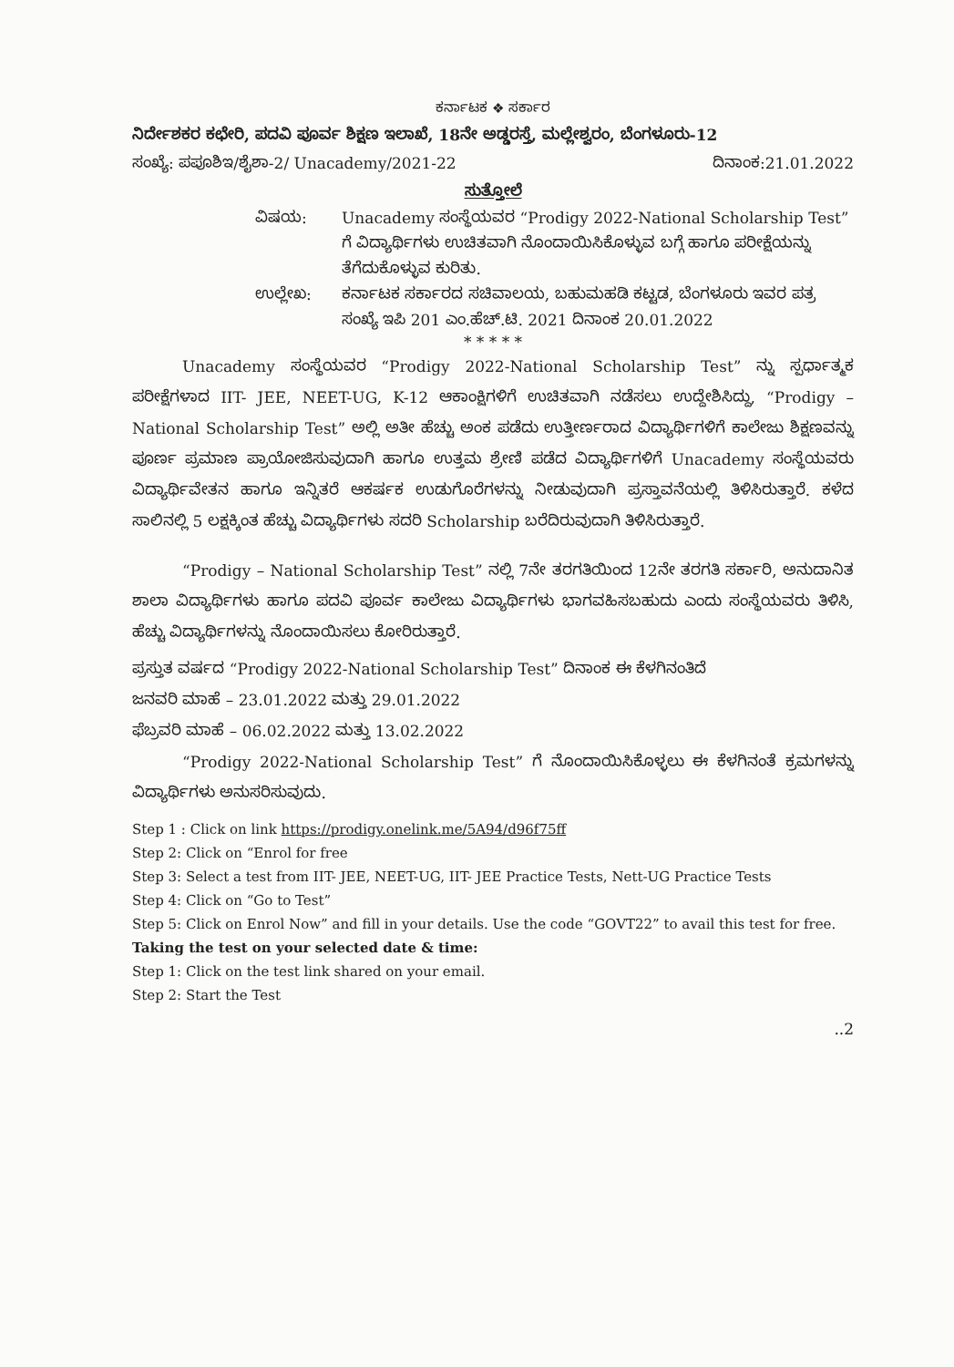ಕರ್ನಾಟಕ ❖ ಸರ್ಕಾರ
ನಿರ್ದೇಶಕರ ಕಛೇರಿ, ಪದವಿ ಪೂರ್ವ ಶಿಕ್ಷಣ ಇಲಾಖೆ, 18ನೇ ಅಡ್ಡರಸ್ತೆ, ಮಲ್ಲೇಶ್ವರಂ, ಬೆಂಗಳೂರು-12
ಸಂಖ್ಯೆ: ಪಪೂಶಿಇ/ಶೈಶಾ-2/ Unacademy/2021-22 ದಿನಾಂಕ:21.01.2022
ಸುತ್ತೋಲೆ
ವಿಷಯ: Unacademy ಸಂಸ್ಥೆಯವರ “Prodigy 2022-National Scholarship Test” ಗೆ ವಿದ್ಯಾರ್ಥಿಗಳು ಉಚಿತವಾಗಿ ನೊಂದಾಯಿಸಿಕೊಳ್ಳುವ ಬಗ್ಗೆ ಹಾಗೂ ಪರೀಕ್ಷೆಯನ್ನು ತೆಗೆದುಕೊಳ್ಳುವ ಕುರಿತು. ಉಲ್ಲೇಖ: ಕರ್ನಾಟಕ ಸರ್ಕಾರದ ಸಚಿವಾಲಯ, ಬಹುಮಹಡಿ ಕಟ್ಟಡ, ಬೆಂಗಳೂರು ಇವರ ಪತ್ರ ಸಂಖ್ಯೆ ಇಪಿ 201 ಎಂ.ಹೆಚ್.ಟಿ. 2021 ದಿನಾಂಕ 20.01.2022
* * * * *
Unacademy ಸಂಸ್ಥೆಯವರ “Prodigy 2022-National Scholarship Test” ನ್ನು ಸ್ಪರ್ಧಾತ್ಮಕ ಪರೀಕ್ಷೆಗಳಾದ IIT- JEE, NEET-UG, K-12 ಆಕಾಂಕ್ಷಿಗಳಿಗೆ ಉಚಿತವಾಗಿ ನಡೆಸಲು ಉದ್ದೇಶಿಸಿದ್ದು, “Prodigy – National Scholarship Test” ಅಲ್ಲಿ ಅತೀ ಹೆಚ್ಚು ಅಂಕ ಪಡೆದು ಉತ್ತೀರ್ಣರಾದ ವಿದ್ಯಾರ್ಥಿಗಳಿಗೆ ಕಾಲೇಜು ಶಿಕ್ಷಣವನ್ನು ಪೂರ್ಣ ಪ್ರಮಾಣ ಪ್ರಾಯೋಜಿಸುವುದಾಗಿ ಹಾಗೂ ಉತ್ತಮ ಶ್ರೇಣಿ ಪಡೆದ ವಿದ್ಯಾರ್ಥಿಗಳಿಗೆ Unacademy ಸಂಸ್ಥೆಯವರು ವಿದ್ಯಾರ್ಥಿವೇತನ ಹಾಗೂ ಇನ್ನಿತರೆ ಆಕರ್ಷಕ ಉಡುಗೊರೆಗಳನ್ನು ನೀಡುವುದಾಗಿ ಪ್ರಸ್ತಾವನೆಯಲ್ಲಿ ತಿಳಿಸಿರುತ್ತಾರೆ. ಕಳೆದ ಸಾಲಿನಲ್ಲಿ 5 ಲಕ್ಷಕ್ಕಿಂತ ಹೆಚ್ಚು ವಿದ್ಯಾರ್ಥಿಗಳು ಸದರಿ Scholarship ಬರೆದಿರುವುದಾಗಿ ತಿಳಿಸಿರುತ್ತಾರೆ.
“Prodigy – National Scholarship Test” ನಲ್ಲಿ 7ನೇ ತರಗತಿಯಿಂದ 12ನೇ ತರಗತಿ ಸರ್ಕಾರಿ, ಅನುದಾನಿತ ಶಾಲಾ ವಿದ್ಯಾರ್ಥಿಗಳು ಹಾಗೂ ಪದವಿ ಪೂರ್ವ ಕಾಲೇಜು ವಿದ್ಯಾರ್ಥಿಗಳು ಭಾಗವಹಿಸಬಹುದು ಎಂದು ಸಂಸ್ಥೆಯವರು ತಿಳಿಸಿ, ಹೆಚ್ಚು ವಿದ್ಯಾರ್ಥಿಗಳನ್ನು ನೊಂದಾಯಿಸಲು ಕೋರಿರುತ್ತಾರೆ.
ಪ್ರಸ್ತುತ ವರ್ಷದ “Prodigy 2022-National Scholarship Test” ದಿನಾಂಕ ಈ ಕೆಳಗಿನಂತಿದೆ
ಜನವರಿ ಮಾಹೆ – 23.01.2022 ಮತ್ತು 29.01.2022
ಫೆಬ್ರವರಿ ಮಾಹೆ – 06.02.2022 ಮತ್ತು 13.02.2022
“Prodigy 2022-National Scholarship Test” ಗೆ ನೊಂದಾಯಿಸಿಕೊಳ್ಳಲು ಈ ಕೆಳಗಿನಂತೆ ಕ್ರಮಗಳನ್ನು ವಿದ್ಯಾರ್ಥಿಗಳು ಅನುಸರಿಸುವುದು.
Step 1 : Click on link https://prodigy.onelink.me/5A94/d96f75ff
Step 2: Click on “Enrol for free
Step 3: Select a test from IIT- JEE, NEET-UG, IIT- JEE Practice Tests, Nett-UG Practice Tests
Step 4: Click on “Go to Test”
Step 5: Click on Enrol Now” and fill in your details. Use the code “GOVT22” to avail this test for free.
Taking the test on your selected date & time:
Step 1: Click on the test link shared on your email.
Step 2: Start the Test
..2